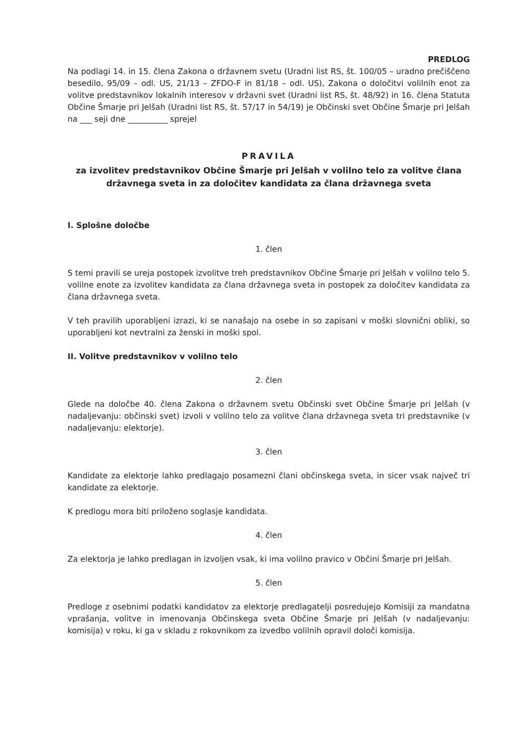PREDLOG
Na podlagi 14. in 15. člena Zakona o državnem svetu (Uradni list RS, št. 100/05 – uradno prečiščeno besedilo, 95/09 – odl. US, 21/13 – ZFDO-F in 81/18 – odl. US), Zakona o določitvi volilnih enot za volitve predstavnikov lokalnih interesov v državni svet (Uradni list RS, št. 48/92) in 16. člena Statuta Občine Šmarje pri Jelšah (Uradni list RS, št. 57/17 in 54/19) je Občinski svet Občine Šmarje pri Jelšah na ___ seji dne __________ sprejel
PRAVILA
za izvolitev predstavnikov Občine Šmarje pri Jelšah v volilno telo za volitve člana državnega sveta in za določitev kandidata za člana državnega sveta
I. Splošne določbe
1. člen
S temi pravili se ureja postopek izvolitve treh predstavnikov Občine Šmarje pri Jelšah v volilno telo 5. volilne enote za izvolitev kandidata za člana državnega sveta in postopek za določitev kandidata za člana državnega sveta.
V teh pravilih uporabljeni izrazi, ki se nanašajo na osebe in so zapisani v moški slovnični obliki, so uporabljeni kot nevtralni za ženski in moški spol.
II. Volitve predstavnikov v volilno telo
2. člen
Glede na določbe 40. člena Zakona o državnem svetu Občinski svet Občine Šmarje pri Jelšah (v nadaljevanju: občinski svet) izvoli v volilno telo za volitve člana državnega sveta tri predstavnike (v nadaljevanju: elektorje).
3. člen
Kandidate za elektorje lahko predlagajo posamezni člani občinskega sveta, in sicer vsak največ tri kandidate za elektorje.
K predlogu mora biti priloženo soglasje kandidata.
4. člen
Za elektorja je lahko predlagan in izvoljen vsak, ki ima volilno pravico v Občini Šmarje pri Jelšah.
5. člen
Predloge z osebnimi podatki kandidatov za elektorje predlagatelji posredujejo Komisiji za mandatna vprašanja, volitve in imenovanja Občinskega sveta Občine Šmarje pri Jelšah (v nadaljevanju: komisija) v roku, ki ga v skladu z rokovnikom za izvedbo volilnih opravil določi komisija.